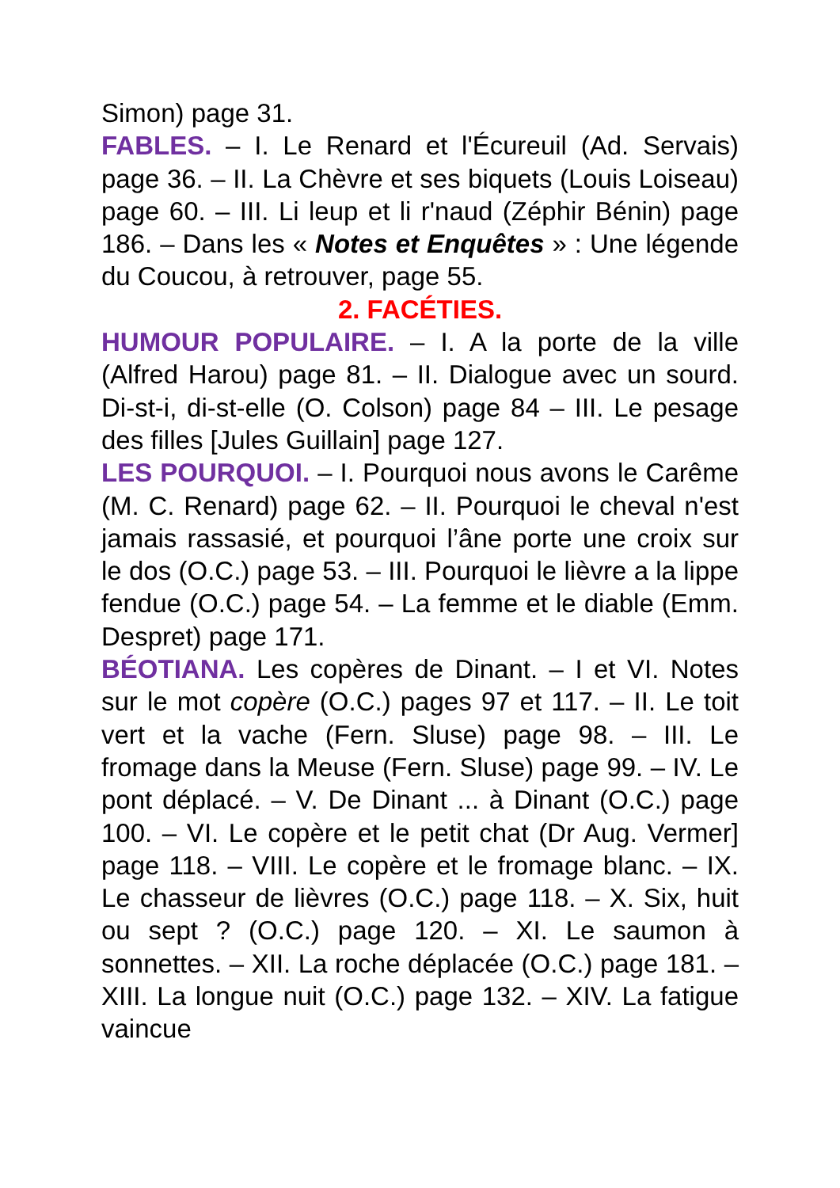Simon) page 31.
FABLES. – I. Le Renard et l'Écureuil (Ad. Servais) page 36. – II. La Chèvre et ses biquets (Louis Loiseau) page 60. – III. Li leup et li r'naud (Zéphir Bénin) page 186. – Dans les « Notes et Enquêtes » : Une légende du Coucou, à retrouver, page 55.
2. FACÉTIES.
HUMOUR POPULAIRE. – I. A la porte de la ville (Alfred Harou) page 81. – II. Dialogue avec un sourd. Di-st-i, di-st-elle (O. Colson) page 84 – III. Le pesage des filles [Jules Guillain] page 127.
LES POURQUOI. – I. Pourquoi nous avons le Carême (M. C. Renard) page 62. – II. Pourquoi le cheval n'est jamais rassasié, et pourquoi l’âne porte une croix sur le dos (O.C.) page 53. – III. Pourquoi le lièvre a la lippe fendue (O.C.) page 54. – La femme et le diable (Emm. Despret) page 171.
BÉOTIANA. Les copères de Dinant. – I et VI. Notes sur le mot copère (O.C.) pages 97 et 117. – II. Le toit vert et la vache (Fern. Sluse) page 98. – III. Le fromage dans la Meuse (Fern. Sluse) page 99. – IV. Le pont déplacé. – V. De Dinant ... à Dinant (O.C.) page 100. – VI. Le copère et le petit chat (Dr Aug. Vermer] page 118. – VIII. Le copère et le fromage blanc. – IX. Le chasseur de lièvres (O.C.) page 118. – X. Six, huit ou sept ? (O.C.) page 120. – XI. Le saumon à sonnettes. – XII. La roche déplacée (O.C.) page 181. – XIII. La longue nuit (O.C.) page 132. – XIV. La fatigue vaincue